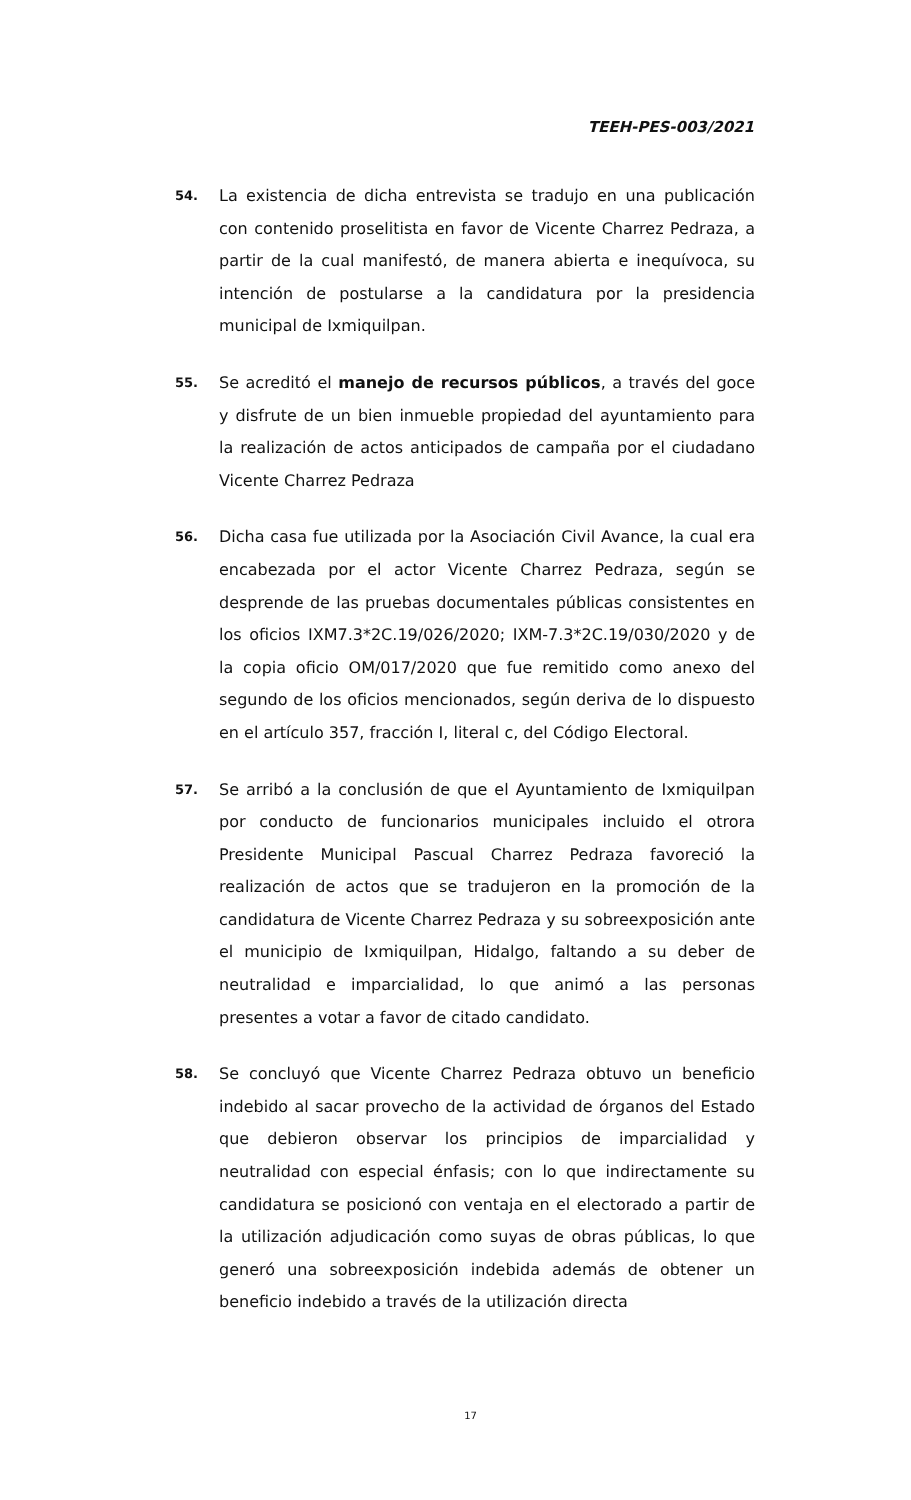TEEH-PES-003/2021
54.
La existencia de dicha entrevista se tradujo en una publicación con contenido proselitista en favor de Vicente Charrez Pedraza, a partir de la cual manifestó, de manera abierta e inequívoca, su intención de postularse a la candidatura por la presidencia municipal de Ixmiquilpan.
55.
Se acreditó el manejo de recursos públicos, a través del goce y disfrute de un bien inmueble propiedad del ayuntamiento para la realización de actos anticipados de campaña por el ciudadano Vicente Charrez Pedraza
56.
Dicha casa fue utilizada por la Asociación Civil Avance, la cual era encabezada por el actor Vicente Charrez Pedraza, según se desprende de las pruebas documentales públicas consistentes en los oficios IXM7.3*2C.19/026/2020; IXM-7.3*2C.19/030/2020 y de la copia oficio OM/017/2020 que fue remitido como anexo del segundo de los oficios mencionados, según deriva de lo dispuesto en el artículo 357, fracción I, literal c, del Código Electoral.
57.
Se arribó a la conclusión de que el Ayuntamiento de Ixmiquilpan por conducto de funcionarios municipales incluido el otrora Presidente Municipal Pascual Charrez Pedraza favoreció la realización de actos que se tradujeron en la promoción de la candidatura de Vicente Charrez Pedraza y su sobreexposición ante el municipio de Ixmiquilpan, Hidalgo, faltando a su deber de neutralidad e imparcialidad, lo que animó a las personas presentes a votar a favor de citado candidato.
58.
Se concluyó que Vicente Charrez Pedraza obtuvo un beneficio indebido al sacar provecho de la actividad de órganos del Estado que debieron observar los principios de imparcialidad y neutralidad con especial énfasis; con lo que indirectamente su candidatura se posicionó con ventaja en el electorado a partir de la utilización adjudicación como suyas de obras públicas, lo que generó una sobreexposición indebida además de obtener un beneficio indebido a través de la utilización directa
17